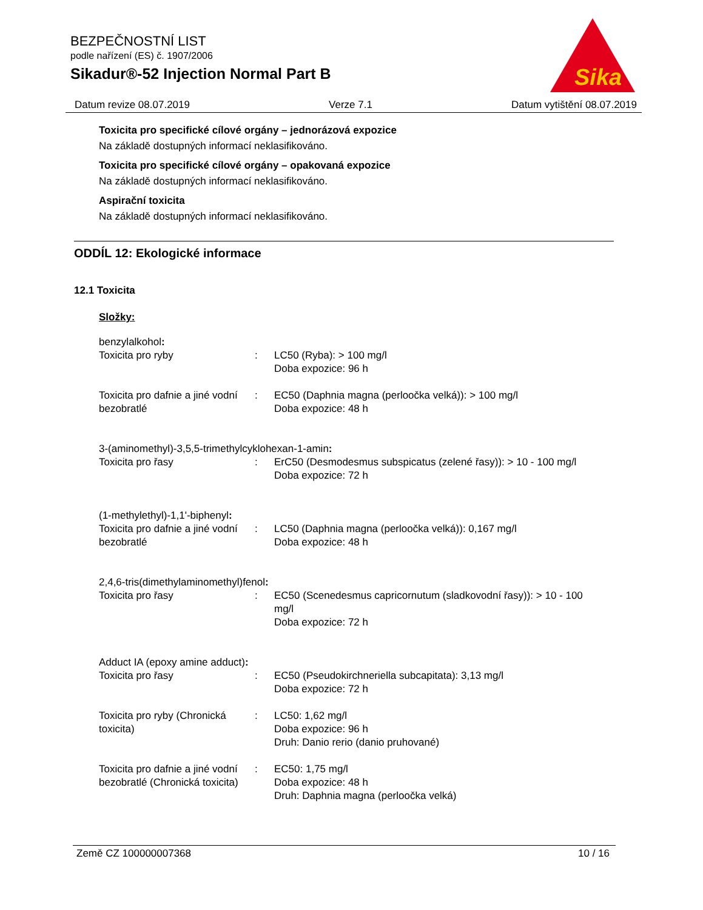BEZPEČNOSTNÍ LIST
podle nařízení (ES) č. 1907/2006
Sikadur®-52 Injection Normal Part B
Sika
Datum revize 08.07.2019 Verze 7.1 Datum vytištění 08.07.2019
Toxicita pro specifické cílové orgány – jednorázová expozice
Na základě dostupných informací neklasifikováno.
Toxicita pro specifické cílové orgány – opakovaná expozice
Na základě dostupných informací neklasifikováno.
Aspirační toxicita
Na základě dostupných informací neklasifikováno.
ODDÍL 12: Ekologické informace
12.1 Toxicita
Složky:
| benzylalkohol : | | |
| Toxicita pro ryby | : | LC50 (Ryba): > 100 mg/l Doba expozice: 96 h |
| Toxicita pro dafnie a jiné vodní bezobratlé | : | EC50 (Daphnia magna (perloočka velká)): > 100 mg/l Doba expozice: 48 h |
| 3-(aminomethyl)-3,5,5-trimethylcyklohexan-1-amin : | | |
| Toxicita pro řasy | : | ErC50 (Desmodesmus subspicatus (zelené řasy)): > 10 - 100 mg/l Doba expozice: 72 h |
| (1-methylethyl)-1,1'-biphenyl : | | |
| Toxicita pro dafnie a jiné vodní bezobratlé | : | LC50 (Daphnia magna (perloočka velká)): 0,167 mg/l Doba expozice: 48 h |
| 2,4,6-tris(dimethylaminomethyl)fenol : | | |
| Toxicita pro řasy | : | EC50 (Scenedesmus capricornutum (sladkovodní řasy)): > 10 - 100 mg/l Doba expozice: 72 h |
| Adduct IA (epoxy amine adduct) : | | |
| Toxicita pro řasy | : | EC50 (Pseudokirchneriella subcapitata): 3,13 mg/l Doba expozice: 72 h |
| Toxicita pro ryby (Chronická toxicita) | : | LC50: 1,62 mg/l Doba expozice: 96 h Druh: Danio rerio (danio pruhované) |
| Toxicita pro dafnie a jiné vodní bezobratlé (Chronická toxicita) | : | EC50: 1,75 mg/l Doba expozice: 48 h Druh: Daphnia magna (perloočka velká) |
Země CZ 100000007368 10 / 16